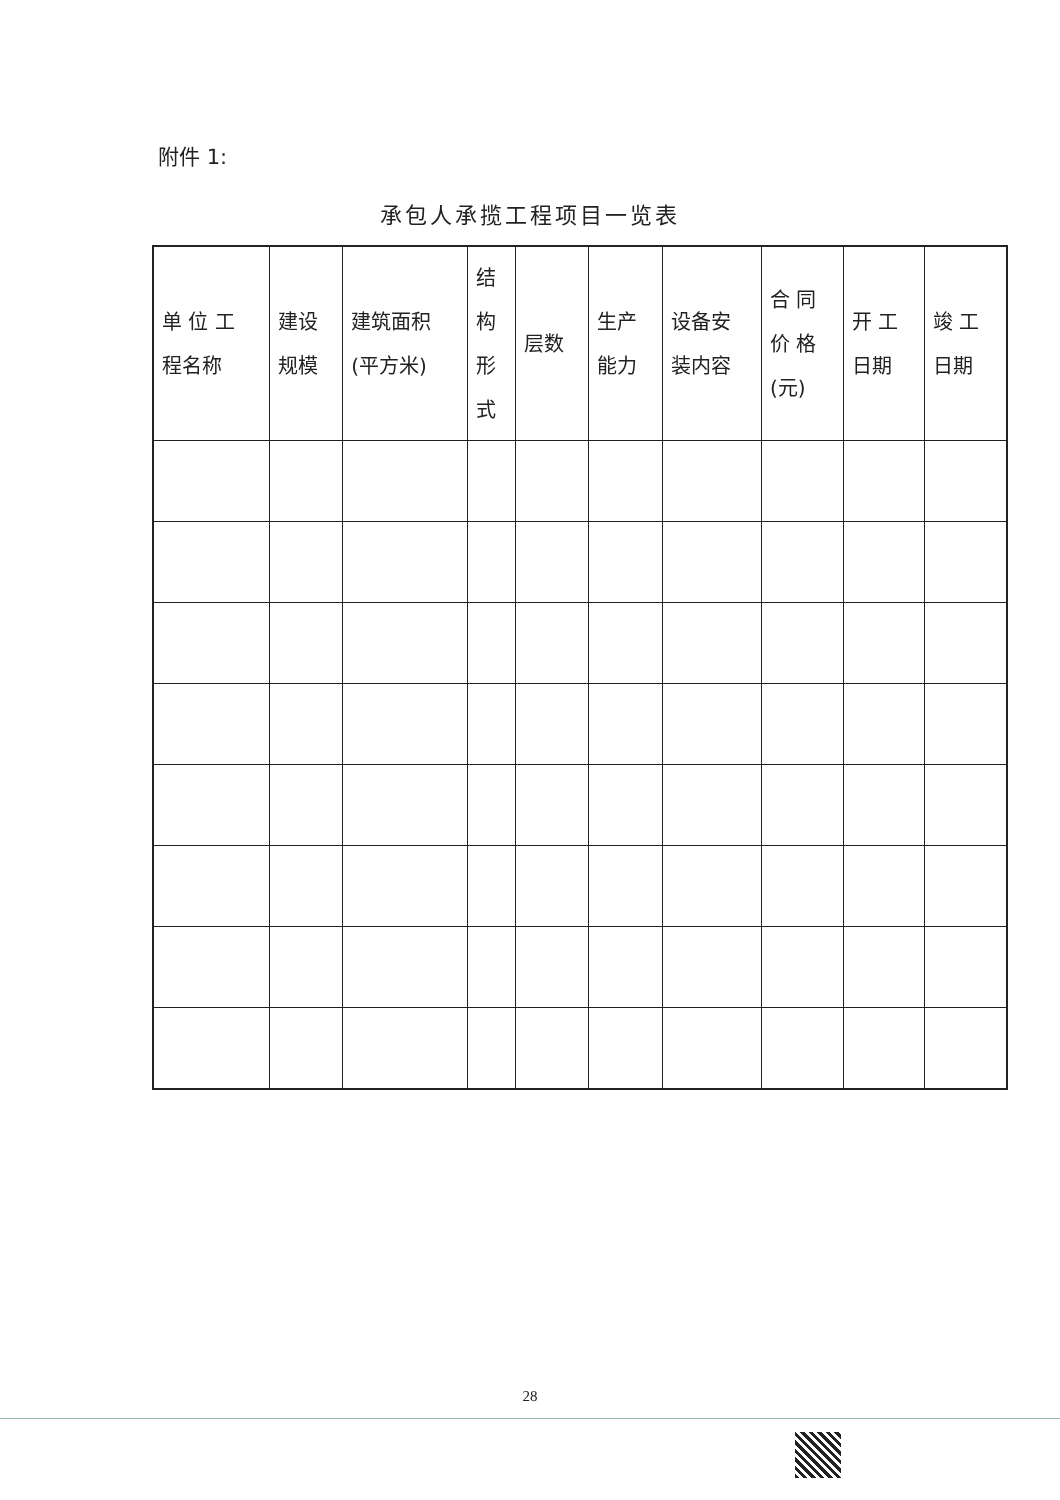附件 1:
承包人承揽工程项目一览表
| 单 位 工 程名称 | 建设 规模 | 建筑面积 (平方米) | 结 构 形 式 | 层数 | 生产 能力 | 设备安 装内容 | 合 同 价 格 (元) | 开 工 日期 | 竣 工 日期 |
| --- | --- | --- | --- | --- | --- | --- | --- | --- | --- |
28